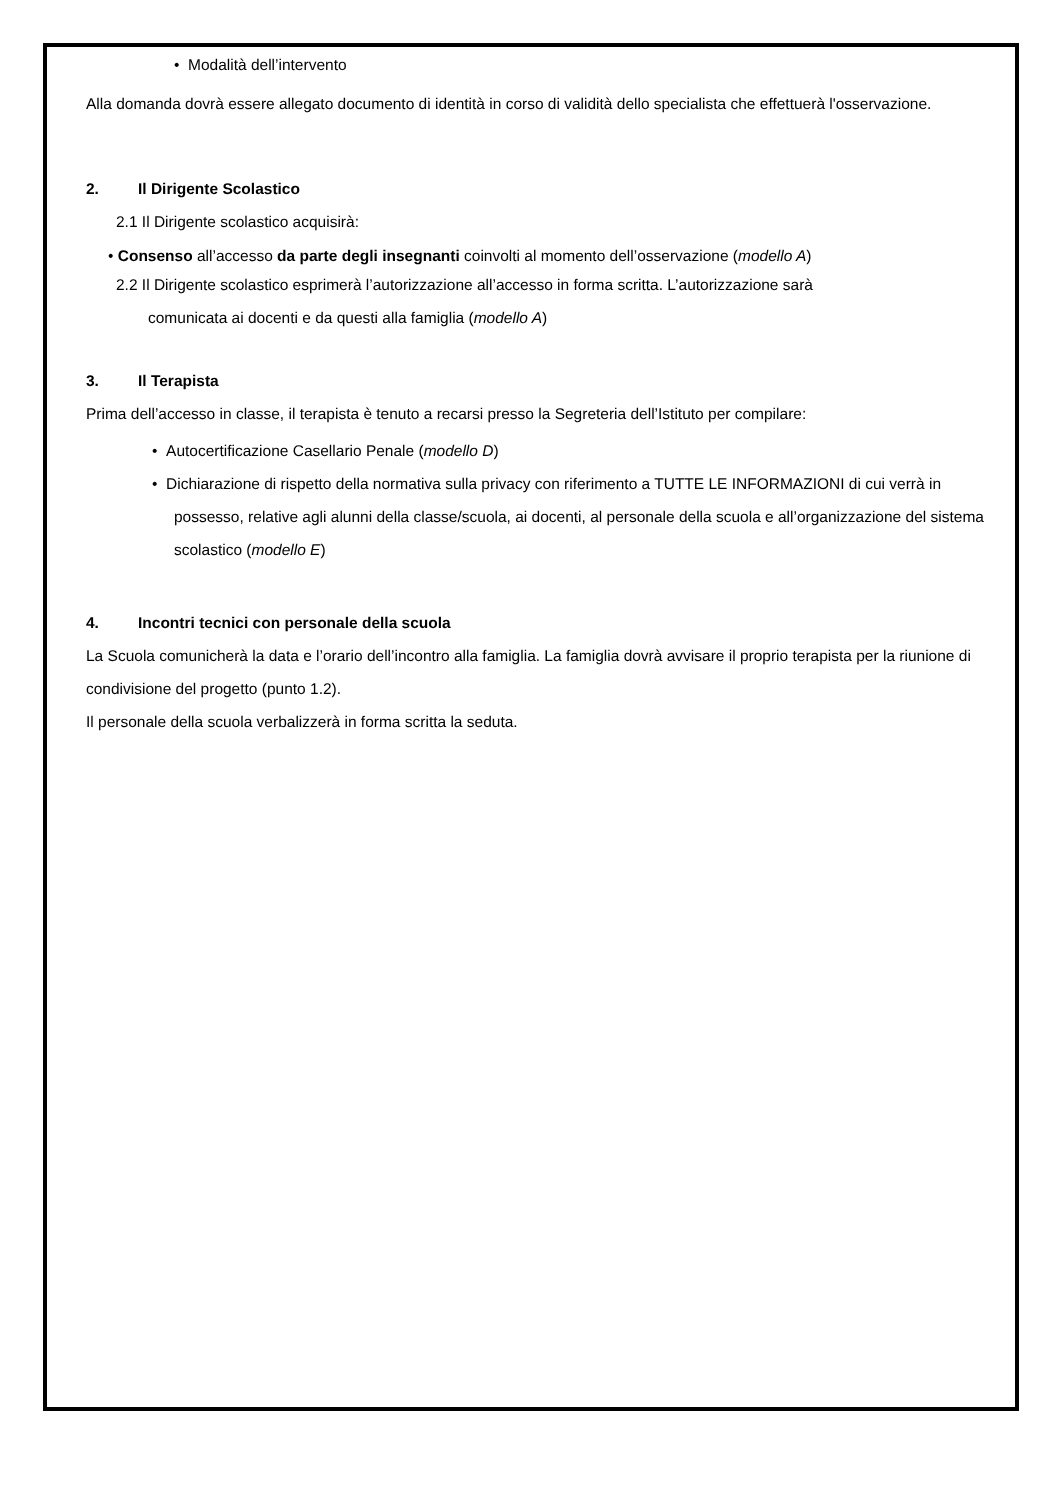• Modalità dell’intervento
Alla domanda dovrà essere allegato documento di identità in corso di validità dello specialista che effettuerà l'osservazione.
2. Il Dirigente Scolastico
2.1 Il Dirigente scolastico acquisirà:
• Consenso all’accesso da parte degli insegnanti coinvolti al momento dell’osservazione (modello A)
2.2 Il Dirigente scolastico esprimerà l’autorizzazione all’accesso in forma scritta. L’autorizzazione sarà
comunicata ai docenti e da questi alla famiglia (modello A)
3. Il Terapista
Prima dell’accesso in classe, il terapista è tenuto a recarsi presso la Segreteria dell’Istituto per compilare:
• Autocertificazione Casellario Penale (modello D)
• Dichiarazione di rispetto della normativa sulla privacy con riferimento a TUTTE LE INFORMAZIONI di cui verrà in possesso, relative agli alunni della classe/scuola, ai docenti, al personale della scuola e all’organizzazione del sistema scolastico (modello E)
4. Incontri tecnici con personale della scuola
La Scuola comunicherà la data e l’orario dell’incontro alla famiglia. La famiglia dovrà avvisare il proprio terapista per la riunione di condivisione del progetto (punto 1.2).
Il personale della scuola verbalizzerà in forma scritta la seduta.